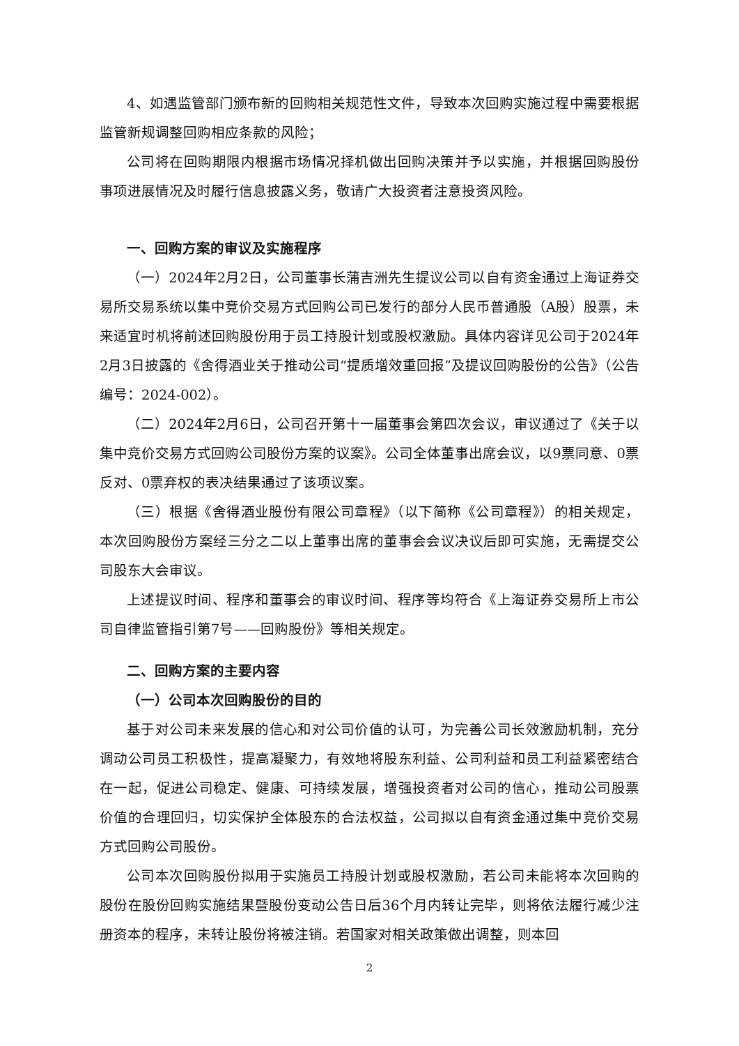4、如遇监管部门颁布新的回购相关规范性文件，导致本次回购实施过程中需要根据监管新规调整回购相应条款的风险；
公司将在回购期限内根据市场情况择机做出回购决策并予以实施，并根据回购股份事项进展情况及时履行信息披露义务，敬请广大投资者注意投资风险。
一、回购方案的审议及实施程序
（一）2024年2月2日，公司董事长蒲吉洲先生提议公司以自有资金通过上海证券交易所交易系统以集中竞价交易方式回购公司已发行的部分人民币普通股（A股）股票，未来适宜时机将前述回购股份用于员工持股计划或股权激励。具体内容详见公司于2024年2月3日披露的《舍得酒业关于推动公司“提质增效重回报”及提议回购股份的公告》（公告编号：2024-002）。
（二）2024年2月6日，公司召开第十一届董事会第四次会议，审议通过了《关于以集中竞价交易方式回购公司股份方案的议案》。公司全体董事出席会议，以9票同意、0票反对、0票弃权的表决结果通过了该项议案。
（三）根据《舍得酒业股份有限公司章程》（以下简称《公司章程》）的相关规定，本次回购股份方案经三分之二以上董事出席的董事会会议决议后即可实施，无需提交公司股东大会审议。
上述提议时间、程序和董事会的审议时间、程序等均符合《上海证券交易所上市公司自律监管指引第7号——回购股份》等相关规定。
二、回购方案的主要内容
（一）公司本次回购股份的目的
基于对公司未来发展的信心和对公司价值的认可，为完善公司长效激励机制，充分调动公司员工积极性，提高凝聚力，有效地将股东利益、公司利益和员工利益紧密结合在一起，促进公司稳定、健康、可持续发展，增强投资者对公司的信心，推动公司股票价值的合理回归，切实保护全体股东的合法权益，公司拟以自有资金通过集中竞价交易方式回购公司股份。
公司本次回购股份拟用于实施员工持股计划或股权激励，若公司未能将本次回购的股份在股份回购实施结果暨股份变动公告日后36个月内转让完毕，则将依法履行减少注册资本的程序，未转让股份将被注销。若国家对相关政策做出调整，则本回
2